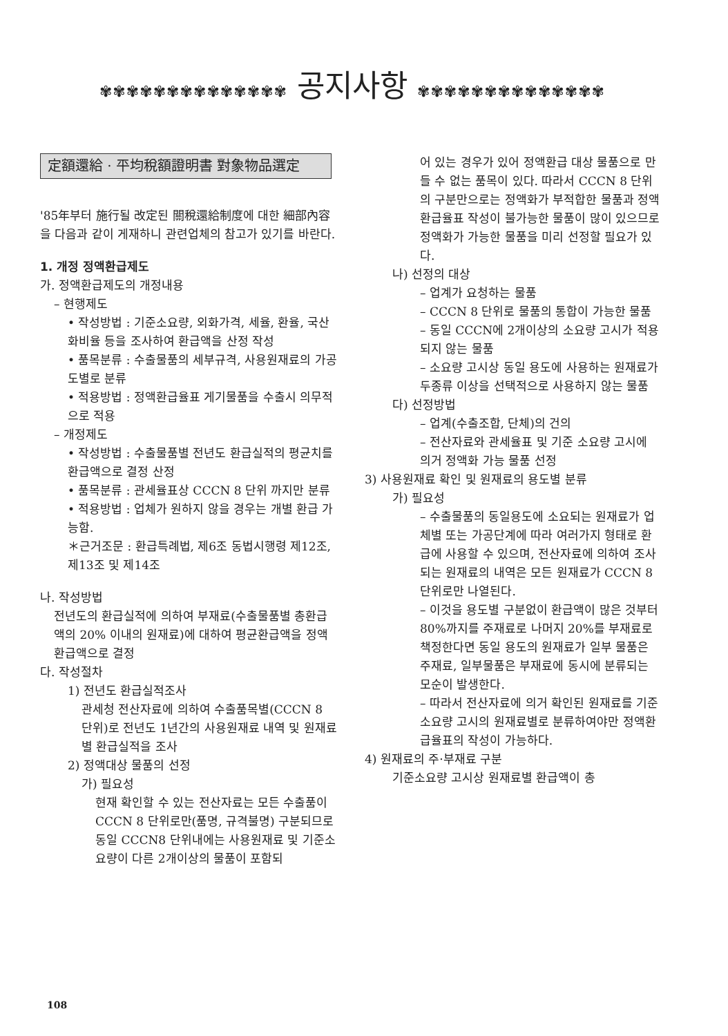✾✾✾✾✾✾✾✾✾✾✾✾✾✾ 공지사항 ✾✾✾✾✾✾✾✾✾✾✾✾✾✾
定額還給 · 平均稅額證明書 對象物品選定
'85年부터 施行될 改定된 關稅還給制度에 대한 細部內容을 다음과 같이 게재하니 관련업체의 참고가 있기를 바란다.
1. 개정 정액환급제도
가. 정액환급제도의 개정내용
– 현행제도
• 작성방법 : 기준소요량, 외화가격, 세율, 환율, 국산화비율 등을 조사하여 환급액을 산정 작성
• 품목분류 : 수출물품의 세부규격, 사용원재료의 가공도별로 분류
• 적용방법 : 정액환급율표 게기물품을 수출시 의무적으로 적용
– 개정제도
• 작성방법 : 수출물품별 전년도 환급실적의 평균치를 환급액으로 결정 산정
• 품목분류 : 관세율표상 CCCN 8 단위 까지만 분류
• 적용방법 : 업체가 원하지 않을 경우는 개별 환급 가능함.
＊근거조문 : 환급특례법, 제6조 동법시행령 제12조, 제13조 및 제14조
나. 작성방법
전년도의 환급실적에 의하여 부재료(수출물품별 총환급액의 20% 이내의 원재료)에 대하여 평균환급액을 정액환급액으로 결정
다. 작성절차
1) 전년도 환급실적조사
관세청 전산자료에 의하여 수출품목별(CCCN 8 단위)로 전년도 1년간의 사용원재료 내역 및 원재료별 환급실적을 조사
2) 정액대상 물품의 선정
가) 필요성
현재 확인할 수 있는 전산자료는 모든 수출품이 CCCN 8 단위로만(품명, 규격불명) 구분되므로 동일 CCCN8 단위내에는 사용원재료 및 기준소요량이 다른 2개이상의 물품이 포함되
어 있는 경우가 있어 정액환급 대상 물품으로 만들 수 없는 품목이 있다. 따라서 CCCN 8 단위의 구분만으로는 정액화가 부적합한 물품과 정액환급율표 작성이 불가능한 물품이 많이 있으므로 정액화가 가능한 물품을 미리 선정할 필요가 있다.
나) 선정의 대상
– 업계가 요청하는 물품
– CCCN 8 단위로 물품의 통합이 가능한 물품
– 동일 CCCN에 2개이상의 소요량 고시가 적용되지 않는 물품
– 소요량 고시상 동일 용도에 사용하는 원재료가 두종류 이상을 선택적으로 사용하지 않는 물품
다) 선정방법
– 업계(수출조합, 단체)의 건의
– 전산자료와 관세율표 및 기준 소요량 고시에 의거 정액화 가능 물품 선정
3) 사용원재료 확인 및 원재료의 용도별 분류
가) 필요성
– 수출물품의 동일용도에 소요되는 원재료가 업체별 또는 가공단계에 따라 여러가지 형태로 환급에 사용할 수 있으며, 전산자료에 의하여 조사되는 원재료의 내역은 모든 원재료가 CCCN 8 단위로만 나열된다.
– 이것을 용도별 구분없이 환급액이 많은 것부터 80%까지를 주재료로 나머지 20%를 부재료로 책정한다면 동일 용도의 원재료가 일부 물품은 주재료, 일부물품은 부재료에 동시에 분류되는 모순이 발생한다.
– 따라서 전산자료에 의거 확인된 원재료를 기준 소요량 고시의 원재료별로 분류하여야만 정액환급율표의 작성이 가능하다.
4) 원재료의 주·부재료 구분
기준소요량 고시상 원재료별 환급액이 총
108